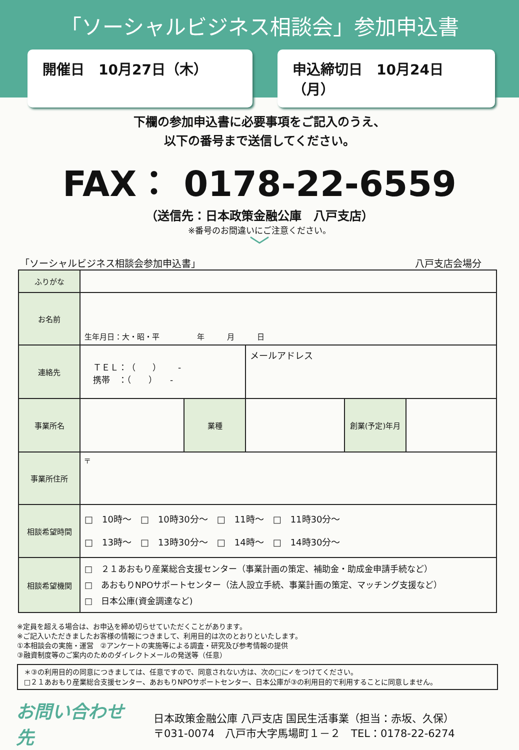「ソーシャルビジネス相談会」参加申込書
開催日　10月27日（木） 申込締切日　10月24日（月）
下欄の参加申込書に必要事項をご記入のうえ、
以下の番号まで送信してください。
FAX： 0178-22-6559
（送信先：日本政策金融公庫　八戸支店）
※番号のお間違いにご注意ください。
﹀
「ソーシャルビジネス相談会参加申込書」 八戸支店会場分
| ふりがな | | | | | |
| お名前 | 生年月日：大・昭・平 年 月 日 | | | | |
| 連絡先 | ＴＥＬ：（ ） - 携帯 ：（ ） - | | メールアドレス | | |
| 事業所名 | | 業種 | | 創業(予定)年月 | |
| 事業所住所 | 〒 | | | | |
| 相談希望時間 | □ 10時～ □ 10時30分～ □ 11時～ □ 11時30分～ □ 13時～ □ 13時30分～ □ 14時～ □ 14時30分～ | | | | |
| 相談希望機関 | □ ２１あおもり産業総合支援センター（事業計画の策定、補助金・助成金申請手続など） □ あおもりNPOサポートセンター（法人設立手続、事業計画の策定、マッチング支援など） □ 日本公庫(資金調達など) | | | | |
※定員を超える場合は、お申込を締め切らせていただくことがあります。
※ご記入いただきましたお客様の情報につきまして、利用目的は次のとおりといたします。
①本相談会の実施・運営　②アンケートの実施等による調査・研究及び参考情報の提供
③融資制度等のご案内のためのダイレクトメールの発送等（任意）
＊③の利用目的の同意につきましては、任意ですので、同意されない方は、次の□に✓をつけてください。
□２１あおもり産業総合支援センター、あおもりNPOサポートセンター、日本公庫が③の利用目的で利用することに同意しません。
お問い合わせ先
日本政策金融公庫 八戸支店 国民生活事業（担当：赤坂、久保）
〒031-0074　八戸市大字馬場町１－２　TEL：0178-22-6274